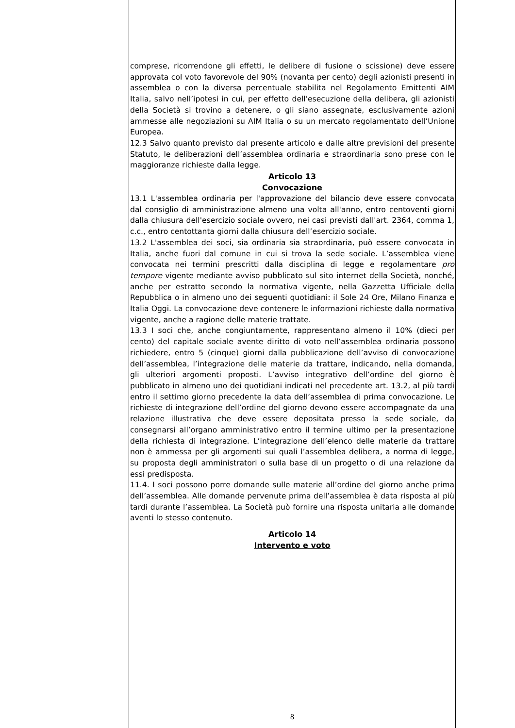comprese, ricorrendone gli effetti, le delibere di fusione o scissione) deve essere approvata col voto favorevole del 90% (novanta per cento) degli azionisti presenti in assemblea o con la diversa percentuale stabilita nel Regolamento Emittenti AIM Italia, salvo nell’ipotesi in cui, per effetto dell'esecuzione della delibera, gli azionisti della Società si trovino a detenere, o gli siano assegnate, esclusivamente azioni ammesse alle negoziazioni su AIM Italia o su un mercato regolamentato dell’Unione Europea.
12.3 Salvo quanto previsto dal presente articolo e dalle altre previsioni del presente Statuto, le deliberazioni dell’assemblea ordinaria e straordinaria sono prese con le maggioranze richieste dalla legge.
Articolo 13
Convocazione
13.1 L'assemblea ordinaria per l'approvazione del bilancio deve essere convocata dal consiglio di amministrazione almeno una volta all'anno, entro centoventi giorni dalla chiusura dell'esercizio sociale ovvero, nei casi previsti dall'art. 2364, comma 1, c.c., entro centottanta giorni dalla chiusura dell’esercizio sociale.
13.2 L'assemblea dei soci, sia ordinaria sia straordinaria, può essere convocata in Italia, anche fuori dal comune in cui si trova la sede sociale. L’assemblea viene convocata nei termini prescritti dalla disciplina di legge e regolamentare pro tempore vigente mediante avviso pubblicato sul sito internet della Società, nonché, anche per estratto secondo la normativa vigente, nella Gazzetta Ufficiale della Repubblica o in almeno uno dei seguenti quotidiani: il Sole 24 Ore, Milano Finanza e Italia Oggi. La convocazione deve contenere le informazioni richieste dalla normativa vigente, anche a ragione delle materie trattate.
13.3 I soci che, anche congiuntamente, rappresentano almeno il 10% (dieci per cento) del capitale sociale avente diritto di voto nell’assemblea ordinaria possono richiedere, entro 5 (cinque) giorni dalla pubblicazione dell’avviso di convocazione dell’assemblea, l’integrazione delle materie da trattare, indicando, nella domanda, gli ulteriori argomenti proposti. L’avviso integrativo dell’ordine del giorno è pubblicato in almeno uno dei quotidiani indicati nel precedente art. 13.2, al più tardi entro il settimo giorno precedente la data dell’assemblea di prima convocazione. Le richieste di integrazione dell’ordine del giorno devono essere accompagnate da una relazione illustrativa che deve essere depositata presso la sede sociale, da consegnarsi all’organo amministrativo entro il termine ultimo per la presentazione della richiesta di integrazione. L’integrazione dell’elenco delle materie da trattare non è ammessa per gli argomenti sui quali l’assemblea delibera, a norma di legge, su proposta degli amministratori o sulla base di un progetto o di una relazione da essi predisposta.
11.4. I soci possono porre domande sulle materie all’ordine del giorno anche prima dell’assemblea. Alle domande pervenute prima dell’assemblea è data risposta al più tardi durante l’assemblea. La Società può fornire una risposta unitaria alle domande aventi lo stesso contenuto.
Articolo 14
Intervento e voto
8